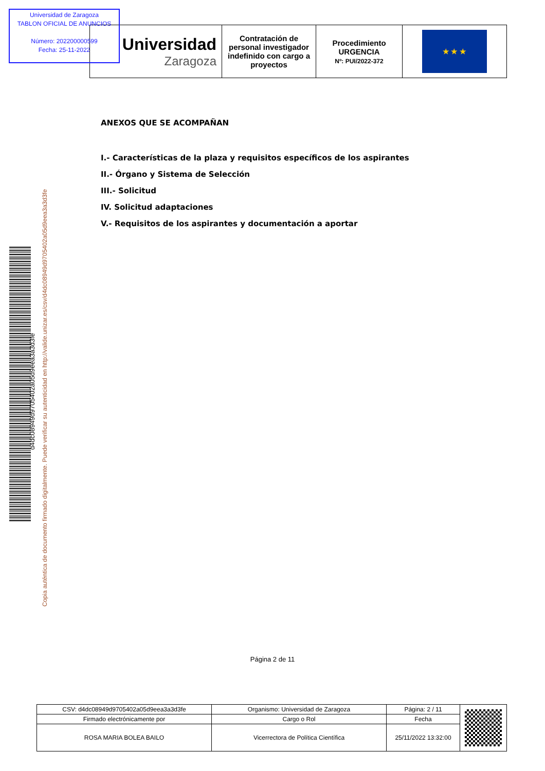Universidad de Zaragoza
TABLON OFICIAL DE ANUNCIOS
Número: 202200000599
Fecha: 25-11-2022
| Universidad Zaragoza | Contratación de personal investigador indefinido con cargo a proyectos | Procedimiento URGENCIA Nº: PUI/2022-372 | ★ ★ ★ |
ANEXOS QUE SE ACOMPAÑAN
I.- Características de la plaza y requisitos específicos de los aspirantes
II.- Órgano y Sistema de Selección
III.- Solicitud
IV. Solicitud adaptaciones
V.- Requisitos de los aspirantes y documentación a aportar
d4dc08949d9705402a05d9eea3a3d3fe
Copia auténtica de documento firmado digitalmente. Puede verificar su autenticidad en http://valide.unizar.es/csv/d4dc08949d9705402a05d9eea3a3d3fe
Página 2 de 11
| CSV: d4dc08949d9705402a05d9eea3a3d3fe | Organismo: Universidad de Zaragoza | Página: 2 / 11 | |
| Firmado electrónicamente por | Cargo o Rol | Fecha | |
| ROSA MARIA BOLEA BAILO | Vicerrectora de Política Científica | 25/11/2022 13:32:00 | |